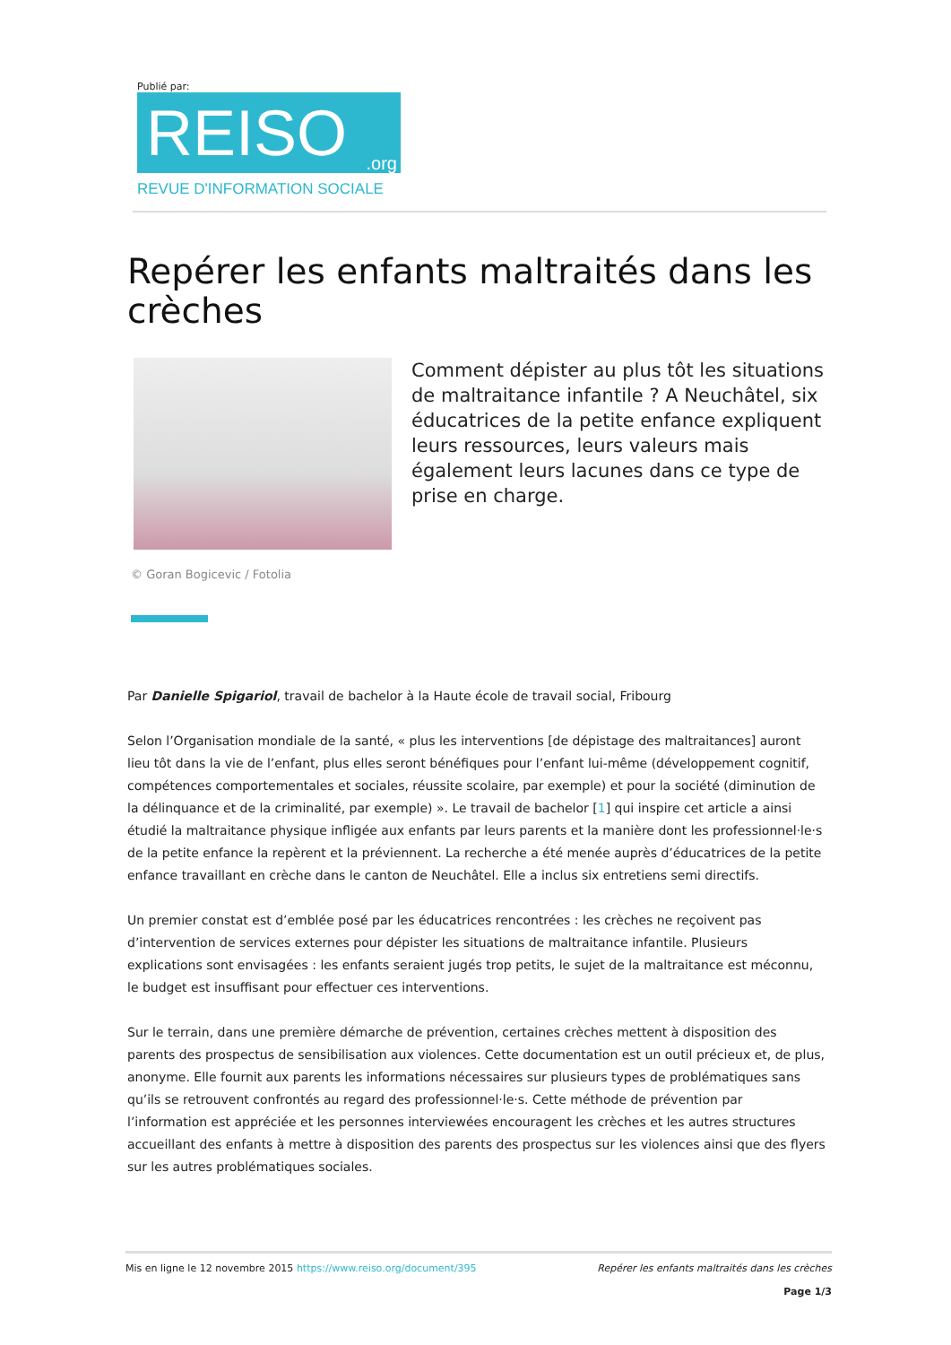Publié par:
REISO.org
REVUE D'INFORMATION SOCIALE
Repérer les enfants maltraités dans les crèches
Comment dépister au plus tôt les situations de maltraitance infantile ? A Neuchâtel, six éducatrices de la petite enfance expliquent leurs ressources, leurs valeurs mais également leurs lacunes dans ce type de prise en charge.
© Goran Bogicevic / Fotolia
Par Danielle Spigariol, travail de bachelor à la Haute école de travail social, Fribourg
Selon l’Organisation mondiale de la santé, « plus les interventions [de dépistage des maltraitances] auront lieu tôt dans la vie de l’enfant, plus elles seront bénéfiques pour l’enfant lui-même (développement cognitif, compétences comportementales et sociales, réussite scolaire, par exemple) et pour la société (diminution de la délinquance et de la criminalité, par exemple) ». Le travail de bachelor [1] qui inspire cet article a ainsi étudié la maltraitance physique infligée aux enfants par leurs parents et la manière dont les professionnel·le·s de la petite enfance la repèrent et la préviennent. La recherche a été menée auprès d’éducatrices de la petite enfance travaillant en crèche dans le canton de Neuchâtel. Elle a inclus six entretiens semi directifs.
Un premier constat est d’emblée posé par les éducatrices rencontrées : les crèches ne reçoivent pas d’intervention de services externes pour dépister les situations de maltraitance infantile. Plusieurs explications sont envisagées : les enfants seraient jugés trop petits, le sujet de la maltraitance est méconnu, le budget est insuffisant pour effectuer ces interventions.
Sur le terrain, dans une première démarche de prévention, certaines crèches mettent à disposition des parents des prospectus de sensibilisation aux violences. Cette documentation est un outil précieux et, de plus, anonyme. Elle fournit aux parents les informations nécessaires sur plusieurs types de problématiques sans qu’ils se retrouvent confrontés au regard des professionnel·le·s. Cette méthode de prévention par l’information est appréciée et les personnes interviewées encouragent les crèches et les autres structures accueillant des enfants à mettre à disposition des parents des prospectus sur les violences ainsi que des flyers sur les autres problématiques sociales.
Mis en ligne le 12 novembre 2015 https://www.reiso.org/document/395 Repérer les enfants maltraités dans les crèches
Page 1/3